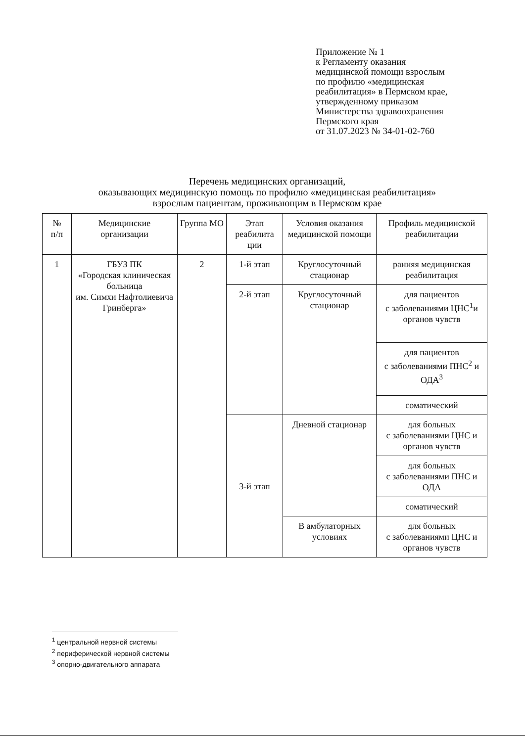Приложение № 1
к Регламенту оказания
медицинской помощи взрослым
по профилю «медицинская
реабилитация» в Пермском крае,
утвержденному приказом
Министерства здравоохранения
Пермского края
от 31.07.2023 № 34-01-02-760
Перечень медицинских организаций,
оказывающих медицинскую помощь по профилю «медицинская реабилитация»
взрослым пациентам, проживающим в Пермском крае
| № п/п | Медицинские организации | Группа МО | Этап реабилита ции | Условия оказания медицинской помощи | Профиль медицинской реабилитации |
| --- | --- | --- | --- | --- | --- |
| 1 | ГБУЗ ПК «Городская клиническая больница им. Симхи Нафтолиевича Гринберга» | 2 | 1-й этап | Круглосуточный стационар | ранняя медицинская реабилитация |
| | | | 2-й этап | Круглосуточный стационар | для пациентов с заболеваниями ЦНС<sup>1</sup>и органов чувств |
| | | | | | для пациентов с заболеваниями ПНС<sup>2</sup> и ОДА<sup>3</sup> |
| | | | | | соматический |
| | | | 3-й этап | Дневной стационар | для больных с заболеваниями ЦНС и органов чувств |
| | | | | | для больных с заболеваниями ПНС и ОДА |
| | | | | | соматический |
| | | | | В амбулаторных условиях | для больных с заболеваниями ЦНС и органов чувств |
<sup>1</sup> центральной нервной системы
<sup>2</sup> периферической нервной системы
<sup>3</sup> опорно-двигательного аппарата